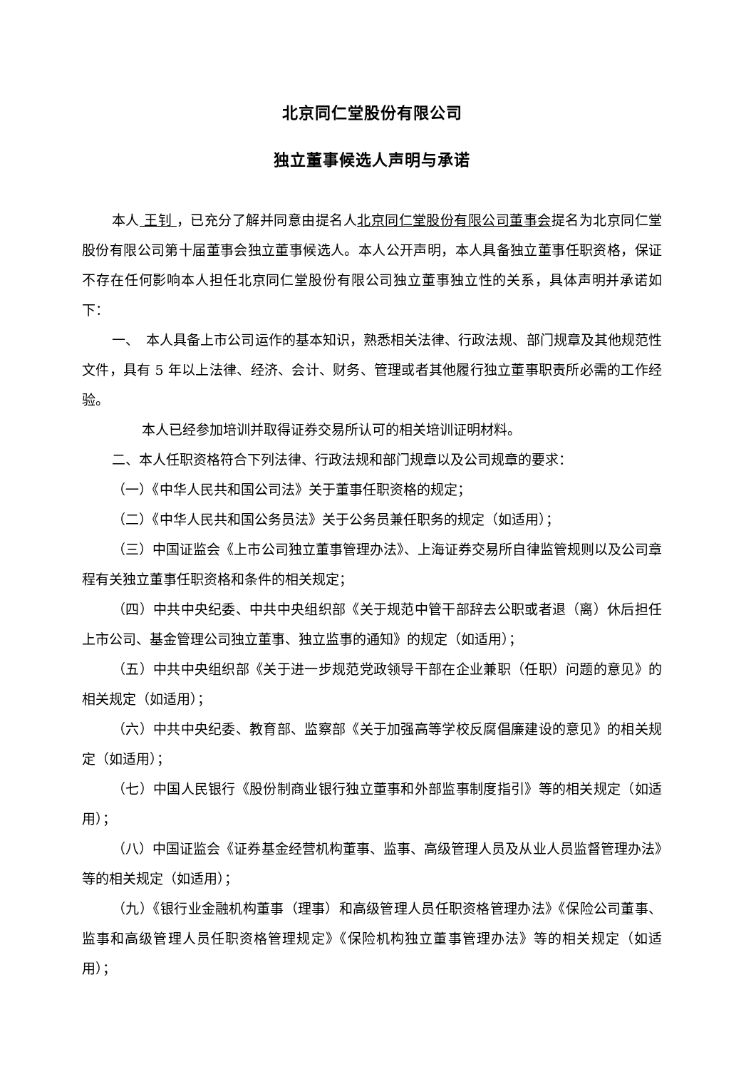北京同仁堂股份有限公司
独立董事候选人声明与承诺
本人 王钊 ，已充分了解并同意由提名人北京同仁堂股份有限公司董事会提名为北京同仁堂股份有限公司第十届董事会独立董事候选人。本人公开声明，本人具备独立董事任职资格，保证不存在任何影响本人担任北京同仁堂股份有限公司独立董事独立性的关系，具体声明并承诺如下：
一、　本人具备上市公司运作的基本知识，熟悉相关法律、行政法规、部门规章及其他规范性文件，具有 5 年以上法律、经济、会计、财务、管理或者其他履行独立董事职责所必需的工作经验。
本人已经参加培训并取得证券交易所认可的相关培训证明材料。
二、本人任职资格符合下列法律、行政法规和部门规章以及公司规章的要求：
（一）《中华人民共和国公司法》关于董事任职资格的规定；
（二）《中华人民共和国公务员法》关于公务员兼任职务的规定（如适用）；
（三）中国证监会《上市公司独立董事管理办法》、上海证券交易所自律监管规则以及公司章程有关独立董事任职资格和条件的相关规定；
（四）中共中央纪委、中共中央组织部《关于规范中管干部辞去公职或者退（离）休后担任上市公司、基金管理公司独立董事、独立监事的通知》的规定（如适用）；
（五）中共中央组织部《关于进一步规范党政领导干部在企业兼职（任职）问题的意见》的相关规定（如适用）；
（六）中共中央纪委、教育部、监察部《关于加强高等学校反腐倡廉建设的意见》的相关规定（如适用）；
（七）中国人民银行《股份制商业银行独立董事和外部监事制度指引》等的相关规定（如适用）；
（八）中国证监会《证券基金经营机构董事、监事、高级管理人员及从业人员监督管理办法》等的相关规定（如适用）；
（九）《银行业金融机构董事（理事）和高级管理人员任职资格管理办法》《保险公司董事、监事和高级管理人员任职资格管理规定》《保险机构独立董事管理办法》等的相关规定（如适用）；